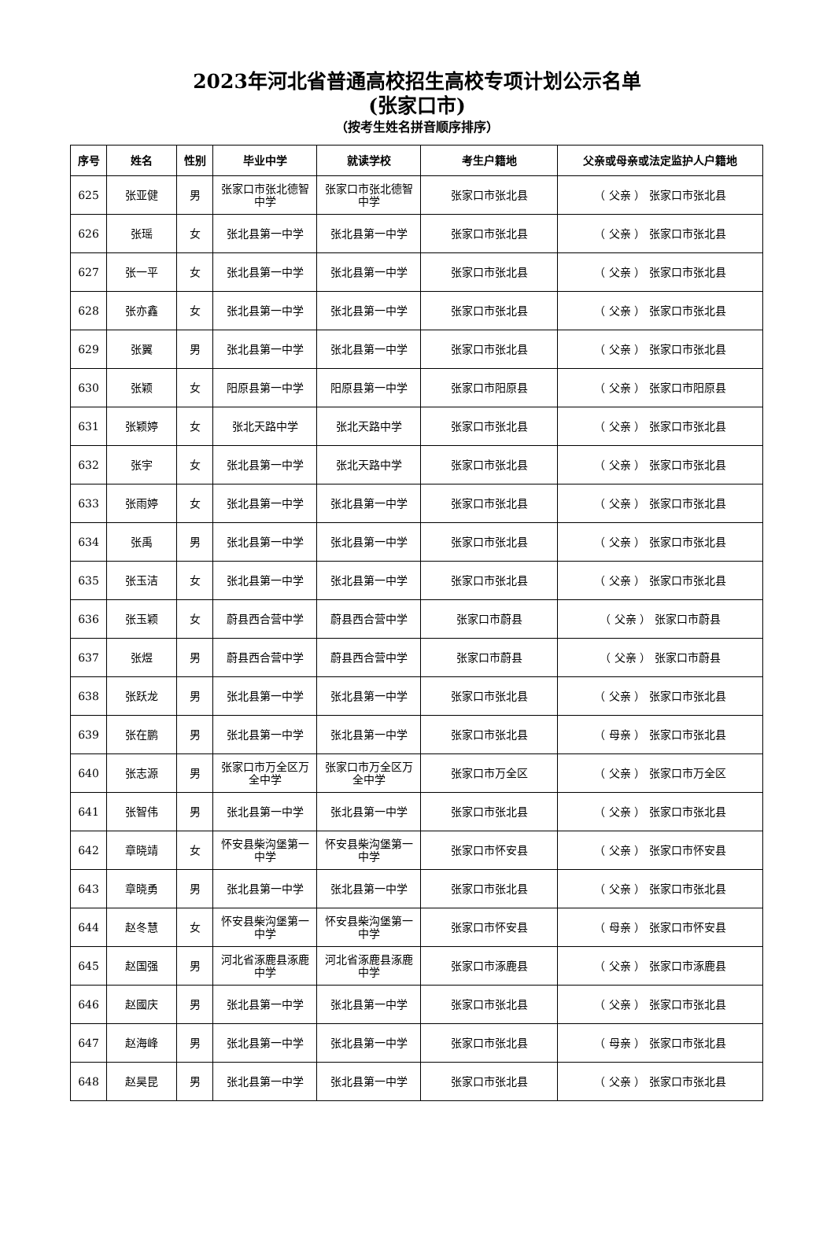2023年河北省普通高校招生高校专项计划公示名单
(张家口市)
（按考生姓名拼音顺序排序）
| 序号 | 姓名 | 性别 | 毕业中学 | 就读学校 | 考生户籍地 | 父亲或母亲或法定监护人户籍地 |
| --- | --- | --- | --- | --- | --- | --- |
| 625 | 张亚健 | 男 | 张家口市张北德智中学 | 张家口市张北德智中学 | 张家口市张北县 | （ 父亲 ） 张家口市张北县 |
| 626 | 张瑶 | 女 | 张北县第一中学 | 张北县第一中学 | 张家口市张北县 | （ 父亲 ） 张家口市张北县 |
| 627 | 张一平 | 女 | 张北县第一中学 | 张北县第一中学 | 张家口市张北县 | （ 父亲 ） 张家口市张北县 |
| 628 | 张亦鑫 | 女 | 张北县第一中学 | 张北县第一中学 | 张家口市张北县 | （ 父亲 ） 张家口市张北县 |
| 629 | 张翼 | 男 | 张北县第一中学 | 张北县第一中学 | 张家口市张北县 | （ 父亲 ） 张家口市张北县 |
| 630 | 张颖 | 女 | 阳原县第一中学 | 阳原县第一中学 | 张家口市阳原县 | （ 父亲 ） 张家口市阳原县 |
| 631 | 张颖婷 | 女 | 张北天路中学 | 张北天路中学 | 张家口市张北县 | （ 父亲 ） 张家口市张北县 |
| 632 | 张宇 | 女 | 张北县第一中学 | 张北天路中学 | 张家口市张北县 | （ 父亲 ） 张家口市张北县 |
| 633 | 张雨婷 | 女 | 张北县第一中学 | 张北县第一中学 | 张家口市张北县 | （ 父亲 ） 张家口市张北县 |
| 634 | 张禹 | 男 | 张北县第一中学 | 张北县第一中学 | 张家口市张北县 | （ 父亲 ） 张家口市张北县 |
| 635 | 张玉洁 | 女 | 张北县第一中学 | 张北县第一中学 | 张家口市张北县 | （ 父亲 ） 张家口市张北县 |
| 636 | 张玉颖 | 女 | 蔚县西合营中学 | 蔚县西合营中学 | 张家口市蔚县 | （ 父亲 ） 张家口市蔚县 |
| 637 | 张煜 | 男 | 蔚县西合营中学 | 蔚县西合营中学 | 张家口市蔚县 | （ 父亲 ） 张家口市蔚县 |
| 638 | 张跃龙 | 男 | 张北县第一中学 | 张北县第一中学 | 张家口市张北县 | （ 父亲 ） 张家口市张北县 |
| 639 | 张在鹏 | 男 | 张北县第一中学 | 张北县第一中学 | 张家口市张北县 | （ 母亲 ） 张家口市张北县 |
| 640 | 张志源 | 男 | 张家口市万全区万全中学 | 张家口市万全区万全中学 | 张家口市万全区 | （ 父亲 ） 张家口市万全区 |
| 641 | 张智伟 | 男 | 张北县第一中学 | 张北县第一中学 | 张家口市张北县 | （ 父亲 ） 张家口市张北县 |
| 642 | 章晓靖 | 女 | 怀安县柴沟堡第一中学 | 怀安县柴沟堡第一中学 | 张家口市怀安县 | （ 父亲 ） 张家口市怀安县 |
| 643 | 章晓勇 | 男 | 张北县第一中学 | 张北县第一中学 | 张家口市张北县 | （ 父亲 ） 张家口市张北县 |
| 644 | 赵冬慧 | 女 | 怀安县柴沟堡第一中学 | 怀安县柴沟堡第一中学 | 张家口市怀安县 | （ 母亲 ） 张家口市怀安县 |
| 645 | 赵国强 | 男 | 河北省涿鹿县涿鹿中学 | 河北省涿鹿县涿鹿中学 | 张家口市涿鹿县 | （ 父亲 ） 张家口市涿鹿县 |
| 646 | 赵國庆 | 男 | 张北县第一中学 | 张北县第一中学 | 张家口市张北县 | （ 父亲 ） 张家口市张北县 |
| 647 | 赵海峰 | 男 | 张北县第一中学 | 张北县第一中学 | 张家口市张北县 | （ 母亲 ） 张家口市张北县 |
| 648 | 赵昊昆 | 男 | 张北县第一中学 | 张北县第一中学 | 张家口市张北县 | （ 父亲 ） 张家口市张北县 |